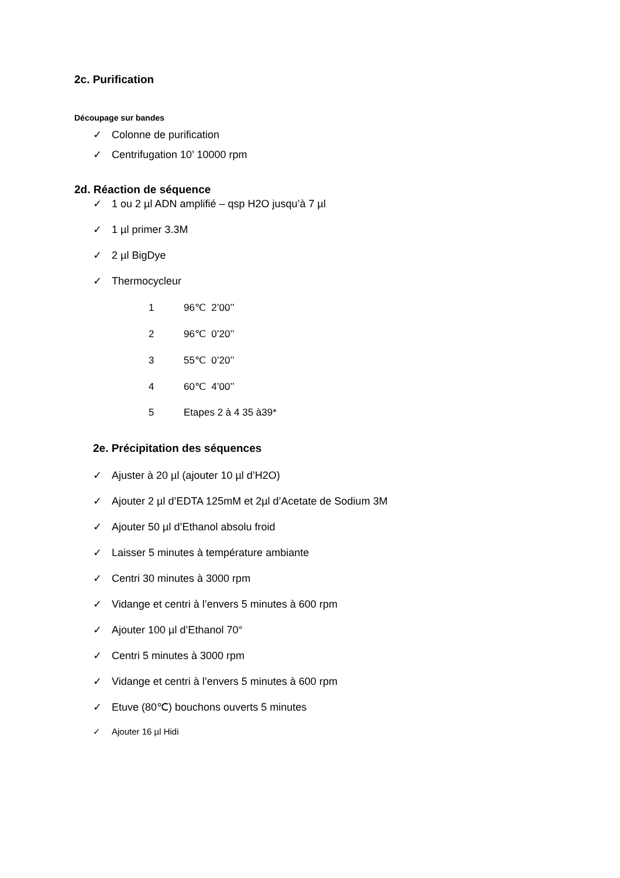2c. Purification
Découpage sur bandes
✓ Colonne de purification
✓ Centrifugation 10’ 10000 rpm
2d. Réaction de séquence
✓ 1 ou 2 µl ADN amplifié – qsp H2O jusqu’à 7 µl
✓ 1 µl primer 3.3M
✓ 2 µl BigDye
✓ Thermocycleur
1 96℃ 2’00’’
2 96℃ 0’20’’
3 55℃ 0’20’’
4 60℃ 4’00’’
5 Etapes 2 à 4 35 à39*
2e. Précipitation des séquences
✓ Ajuster à 20 µl (ajouter 10 µl d’H2O)
✓ Ajouter 2 µl d’EDTA 125mM et 2µl d’Acetate de Sodium 3M
✓ Ajouter 50 µl d’Ethanol absolu froid
✓ Laisser 5 minutes à température ambiante
✓ Centri 30 minutes à 3000 rpm
✓ Vidange et centri à l’envers 5 minutes à 600 rpm
✓ Ajouter 100 µl d’Ethanol 70°
✓ Centri 5 minutes à 3000 rpm
✓ Vidange et centri à l’envers 5 minutes à 600 rpm
✓ Etuve (80℃) bouchons ouverts 5 minutes
✓ Ajouter 16 µl Hidi